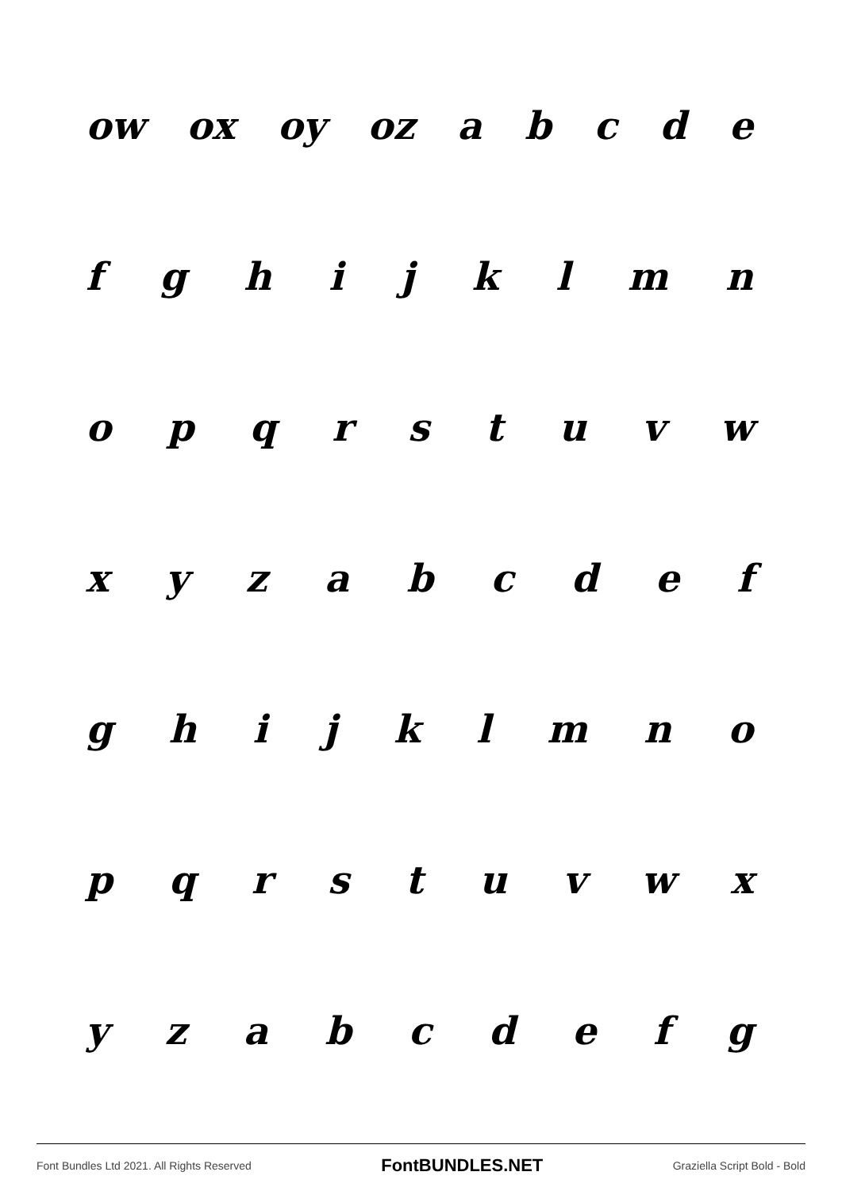ow ox oy oz a b c d e
f g h i j k l m n
o p q r s t u v w
x y z a b c d e f
g h i j k l m n o
p q r s t u v w x
y z a b c d e f g
Font Bundles Ltd 2021. All Rights Reserved FontBUNDLES.NET Graziella Script Bold - Bold